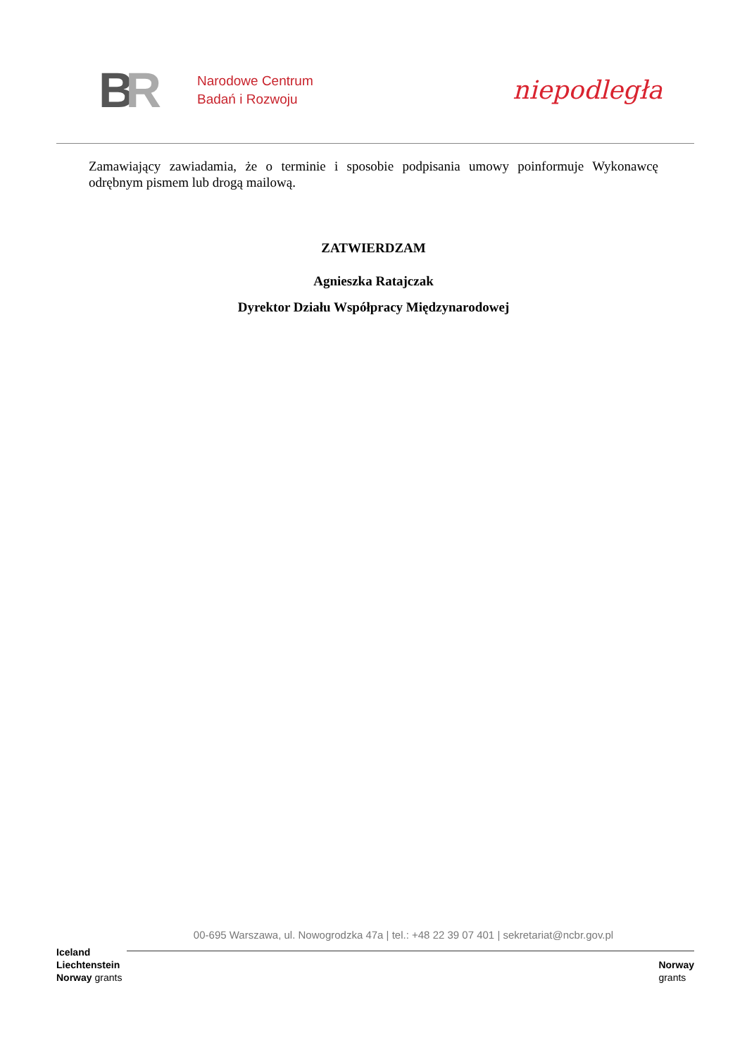BR
Narodowe Centrum
Badań i Rozwoju
niepodległa
Zamawiający zawiadamia, że o terminie i sposobie podpisania umowy poinformuje Wykonawcę odrębnym pismem lub drogą mailową.
ZATWIERDZAM
Agnieszka Ratajczak
Dyrektor Działu Współpracy Międzynarodowej
00-695 Warszawa, ul. Nowogrodzka 47a | tel.: +48 22 39 07 401 | sekretariat@ncbr.gov.pl
Iceland
Liechtenstein
Norway grants
Norway
grants